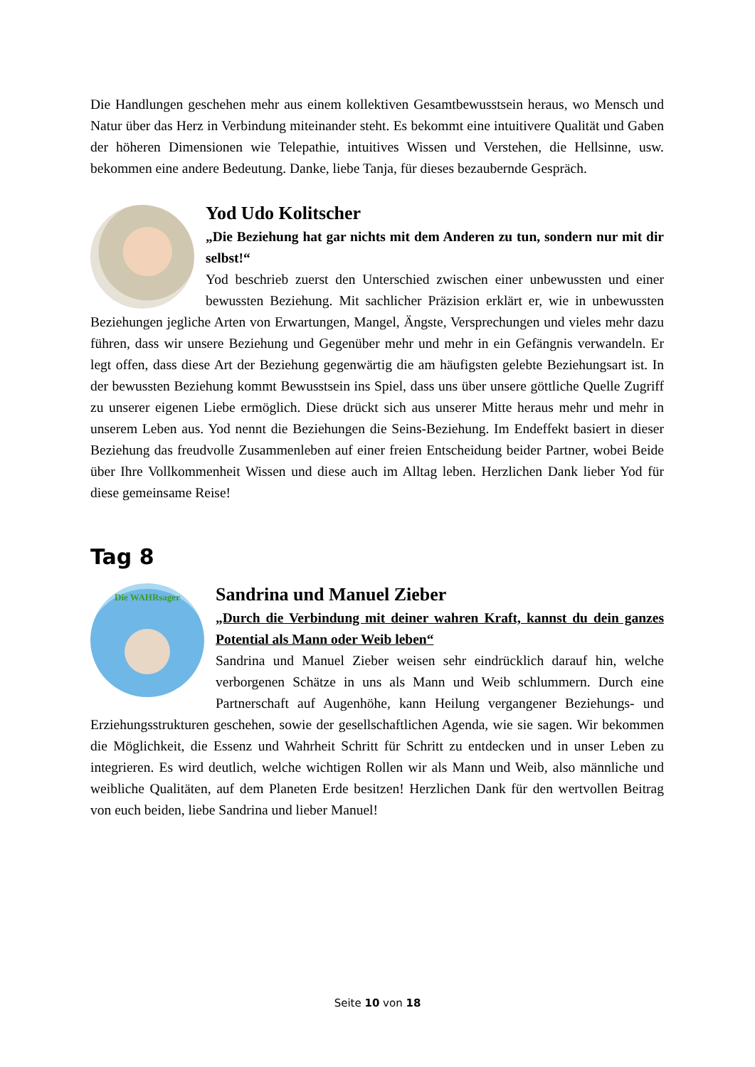Die Handlungen geschehen mehr aus einem kollektiven Gesamtbewusstsein heraus, wo Mensch und Natur über das Herz in Verbindung miteinander steht. Es bekommt eine intuitivere Qualität und Gaben der höheren Dimensionen wie Telepathie, intuitives Wissen und Verstehen, die Hellsinne, usw. bekommen eine andere Bedeutung. Danke, liebe Tanja, für dieses bezaubernde Gespräch.
Yod Udo Kolitscher
„Die Beziehung hat gar nichts mit dem Anderen zu tun, sondern nur mit dir selbst!“
Yod beschrieb zuerst den Unterschied zwischen einer unbewussten und einer bewussten Beziehung. Mit sachlicher Präzision erklärt er, wie in unbewussten Beziehungen jegliche Arten von Erwartungen, Mangel, Ängste, Versprechungen und vieles mehr dazu führen, dass wir unsere Beziehung und Gegenüber mehr und mehr in ein Gefängnis verwandeln. Er legt offen, dass diese Art der Beziehung gegenwärtig die am häufigsten gelebte Beziehungsart ist. In der bewussten Beziehung kommt Bewusstsein ins Spiel, dass uns über unsere göttliche Quelle Zugriff zu unserer eigenen Liebe ermöglich. Diese drückt sich aus unserer Mitte heraus mehr und mehr in unserem Leben aus. Yod nennt die Beziehungen die Seins-Beziehung. Im Endeffekt basiert in dieser Beziehung das freudvolle Zusammenleben auf einer freien Entscheidung beider Partner, wobei Beide über Ihre Vollkommenheit Wissen und diese auch im Alltag leben. Herzlichen Dank lieber Yod für diese gemeinsame Reise!
Tag 8
Die WAHRsager
Sandrina und Manuel Zieber
„Durch die Verbindung mit deiner wahren Kraft, kannst du dein ganzes Potential als Mann oder Weib leben“
Sandrina und Manuel Zieber weisen sehr eindrücklich darauf hin, welche verborgenen Schätze in uns als Mann und Weib schlummern. Durch eine Partnerschaft auf Augenhöhe, kann Heilung vergangener Beziehungs- und Erziehungsstrukturen geschehen, sowie der gesellschaftlichen Agenda, wie sie sagen. Wir bekommen die Möglichkeit, die Essenz und Wahrheit Schritt für Schritt zu entdecken und in unser Leben zu integrieren. Es wird deutlich, welche wichtigen Rollen wir als Mann und Weib, also männliche und weibliche Qualitäten, auf dem Planeten Erde besitzen! Herzlichen Dank für den wertvollen Beitrag von euch beiden, liebe Sandrina und lieber Manuel!
Seite 10 von 18